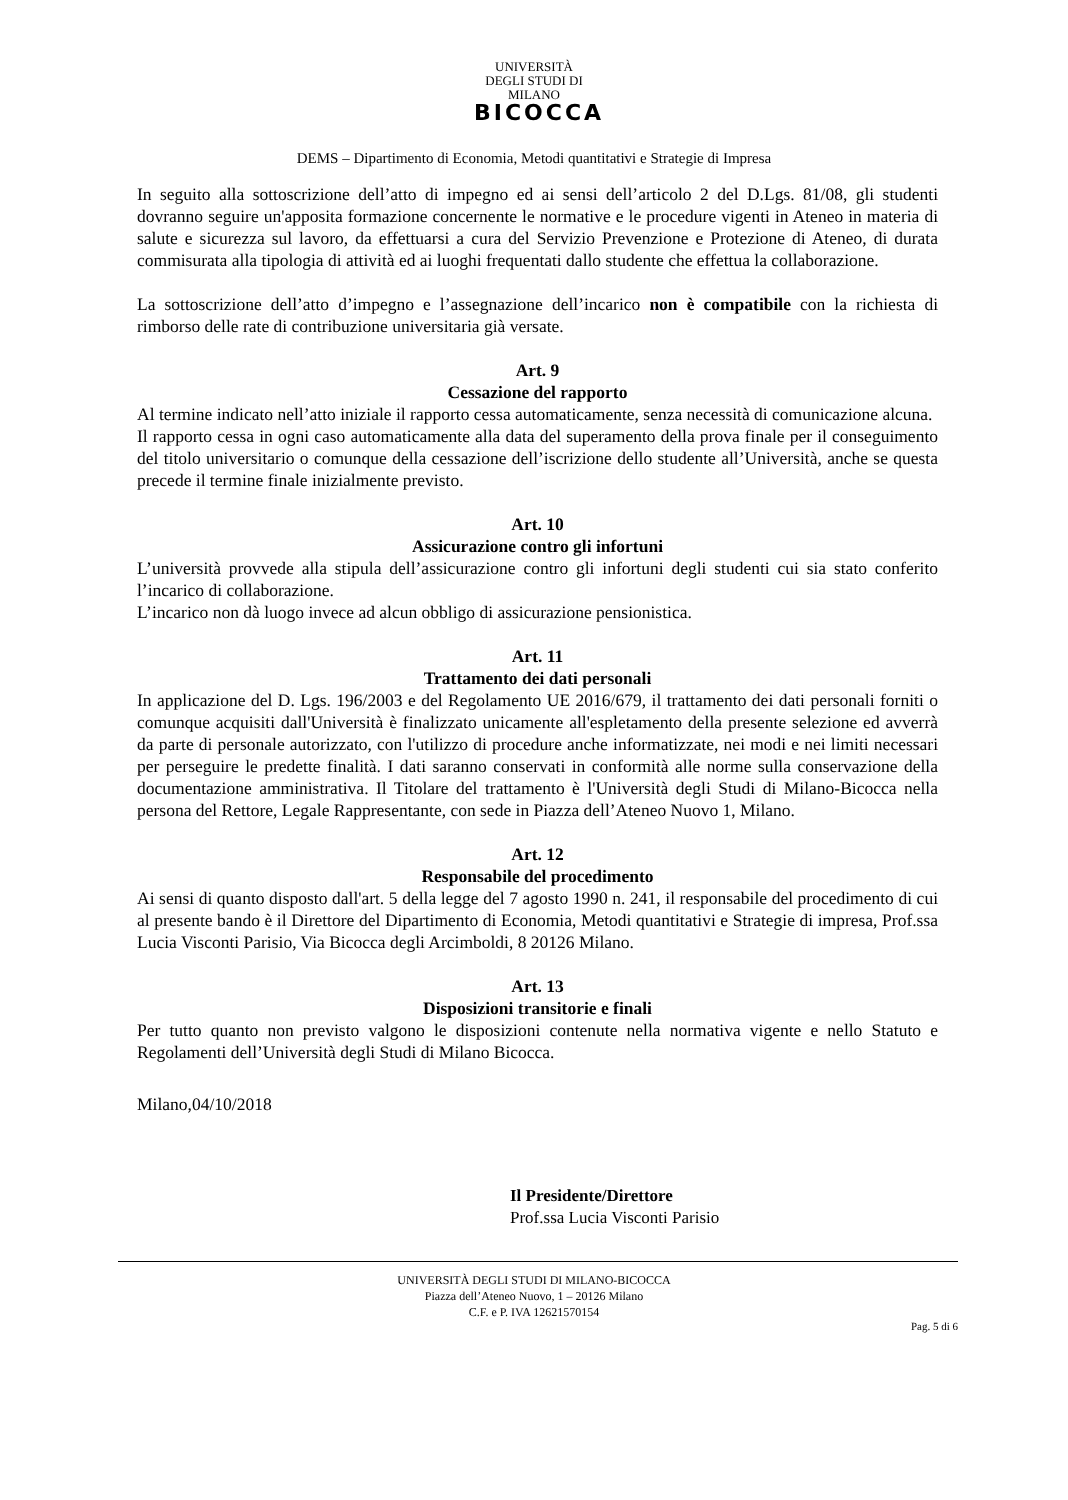UNIVERSITÀ DEGLI STUDI DI MILANO
BICOCCA
DEMS – Dipartimento di Economia, Metodi quantitativi e Strategie di Impresa
In seguito alla sottoscrizione dell’atto di impegno ed ai sensi dell’articolo 2 del D.Lgs. 81/08, gli studenti dovranno seguire un'apposita formazione concernente le normative e le procedure vigenti in Ateneo in materia di salute e sicurezza sul lavoro, da effettuarsi a cura del Servizio Prevenzione e Protezione di Ateneo, di durata commisurata alla tipologia di attività ed ai luoghi frequentati dallo studente che effettua la collaborazione.
La sottoscrizione dell’atto d’impegno e l’assegnazione dell’incarico non è compatibile con la richiesta di rimborso delle rate di contribuzione universitaria già versate.
Art. 9
Cessazione del rapporto
Al termine indicato nell’atto iniziale il rapporto cessa automaticamente, senza necessità di comunicazione alcuna.
Il rapporto cessa in ogni caso automaticamente alla data del superamento della prova finale per il conseguimento del titolo universitario o comunque della cessazione dell’iscrizione dello studente all’Università, anche se questa precede il termine finale inizialmente previsto.
Art. 10
Assicurazione contro gli infortuni
L’università provvede alla stipula dell’assicurazione contro gli infortuni degli studenti cui sia stato conferito l’incarico di collaborazione.
L’incarico non dà luogo invece ad alcun obbligo di assicurazione pensionistica.
Art. 11
Trattamento dei dati personali
In applicazione del D. Lgs. 196/2003 e del Regolamento UE 2016/679, il trattamento dei dati personali forniti o comunque acquisiti dall'Università è finalizzato unicamente all'espletamento della presente selezione ed avverrà da parte di personale autorizzato, con l'utilizzo di procedure anche informatizzate, nei modi e nei limiti necessari per perseguire le predette finalità. I dati saranno conservati in conformità alle norme sulla conservazione della documentazione amministrativa. Il Titolare del trattamento è l'Università degli Studi di Milano-Bicocca nella persona del Rettore, Legale Rappresentante, con sede in Piazza dell’Ateneo Nuovo 1, Milano.
Art. 12
Responsabile del procedimento
Ai sensi di quanto disposto dall'art. 5 della legge del 7 agosto 1990 n. 241, il responsabile del procedimento di cui al presente bando è il Direttore del Dipartimento di Economia, Metodi quantitativi e Strategie di impresa, Prof.ssa Lucia Visconti Parisio, Via Bicocca degli Arcimboldi, 8 20126 Milano.
Art. 13
Disposizioni transitorie e finali
Per tutto quanto non previsto valgono le disposizioni contenute nella normativa vigente e nello Statuto e Regolamenti dell’Università degli Studi di Milano Bicocca.
Milano,04/10/2018
Il Presidente/Direttore
Prof.ssa Lucia Visconti Parisio
UNIVERSITÀ DEGLI STUDI DI MILANO-BICOCCA
Piazza dell’Ateneo Nuovo, 1 – 20126 Milano
C.F. e P. IVA 12621570154
Pag. 5 di 6